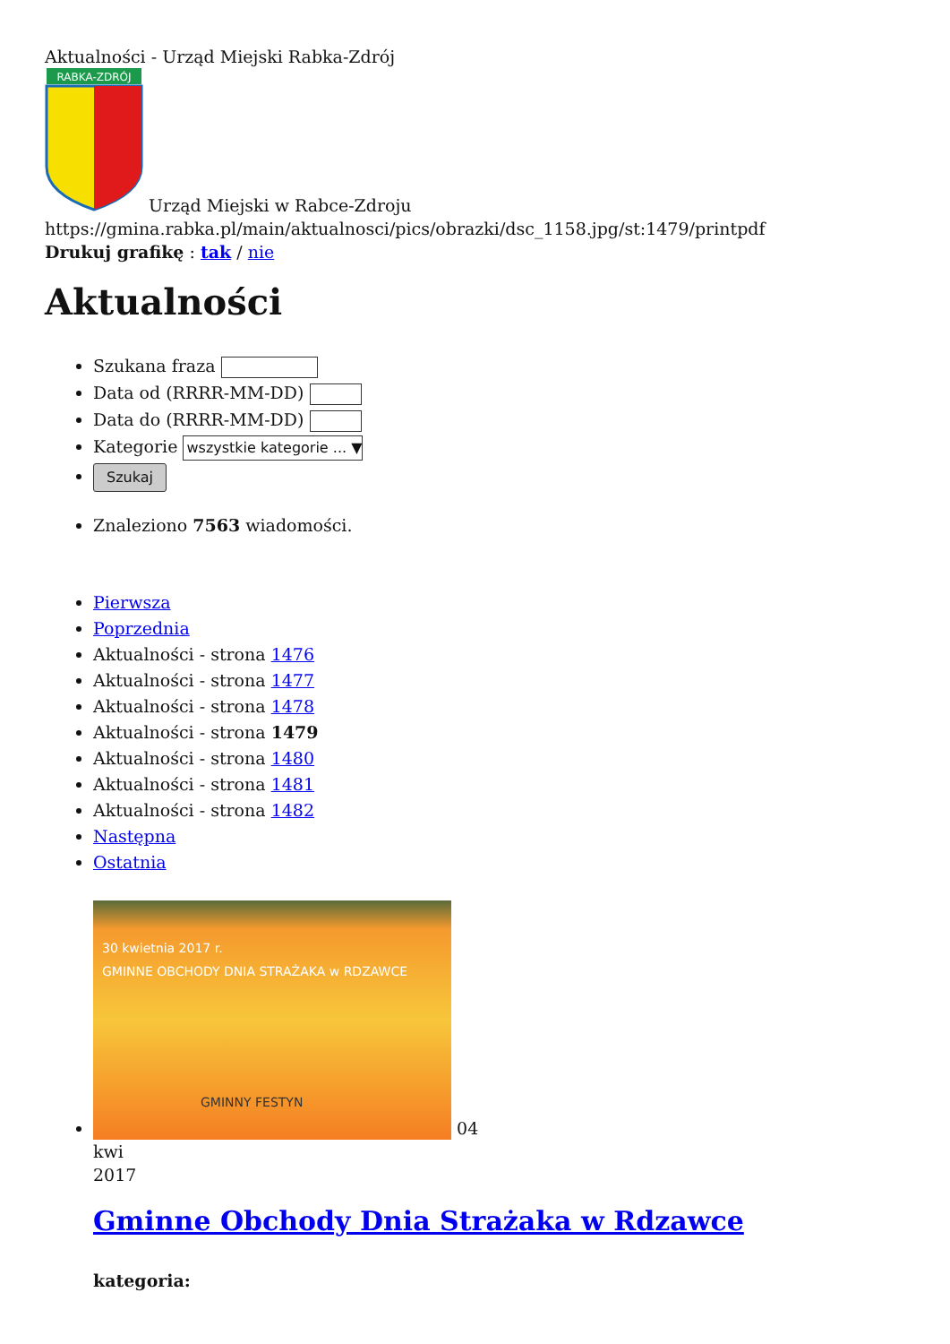Aktualności - Urząd Miejski Rabka-Zdrój
RABKA-ZDRÓJ
Urząd Miejski w Rabce-Zdroju
https://gmina.rabka.pl/main/aktualnosci/pics/obrazki/dsc_1158.jpg/st:1479/printpdf
Drukuj grafikę : tak / nie
Aktualności
Szukana fraza
Data od (RRRR-MM-DD)
Data do (RRRR-MM-DD)
Kategorie wszystkie kategorie ... ▼
Szukaj
Znaleziono 7563 wiadomości.
Pierwsza
Poprzednia
Aktualności - strona 1476
Aktualności - strona 1477
Aktualności - strona 1478
Aktualności - strona 1479
Aktualności - strona 1480
Aktualności - strona 1481
Aktualności - strona 1482
Następna
Ostatnia
30 kwietnia 2017 r.
GMINNE OBCHODY DNIA STRAŻAKA w RDZAWCE
GMINNY FESTYN
04
kwi
2017
Gminne Obchody Dnia Strażaka w Rdzawce
kategoria: